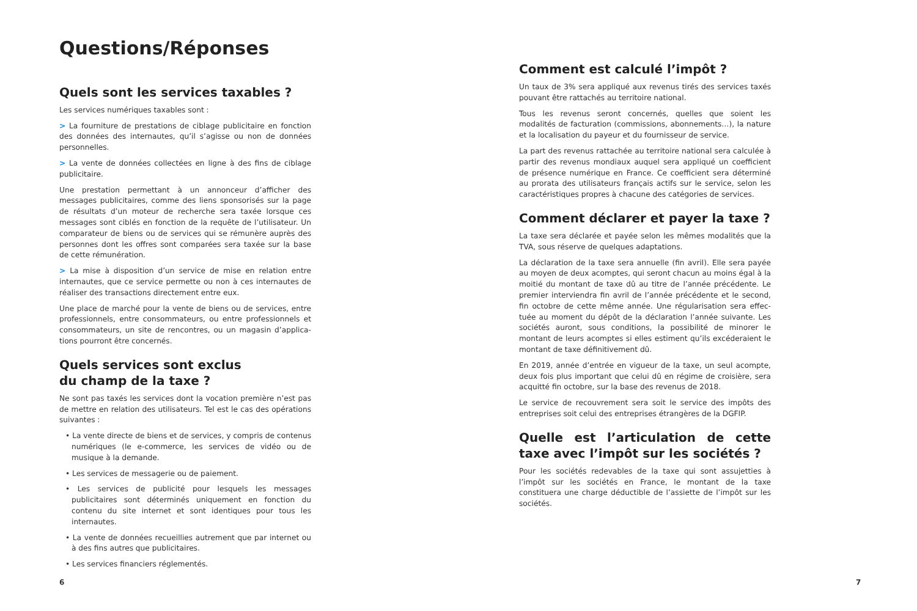Questions/Réponses
Quels sont les services taxables ?
Les services numériques taxables sont :
> La fourniture de prestations de ciblage publicitaire en fonction des données des internautes, qu’il s’agisse ou non de données personnelles.
> La vente de données collectées en ligne à des fins de ciblage publicitaire.
Une prestation permettant à un annonceur d’afficher des messages publicitaires, comme des liens sponsorisés sur la page de résultats d’un moteur de recherche sera taxée lorsque ces messages sont ciblés en fonction de la requête de l’utilisateur. Un comparateur de biens ou de services qui se rémunère auprès des personnes dont les offres sont comparées sera taxée sur la base de cette rémunération.
> La mise à disposition d’un service de mise en relation entre internautes, que ce service permette ou non à ces internautes de réaliser des transactions directement entre eux.
Une place de marché pour la vente de biens ou de services, entre professionnels, entre consommateurs, ou entre professionnels et consommateurs, un site de rencontres, ou un magasin d’applica-tions pourront être concernés.
Quels services sont exclus
du champ de la taxe ?
Ne sont pas taxés les services dont la vocation première n’est pas de mettre en relation des utilisateurs. Tel est le cas des opérations suivantes :
• La vente directe de biens et de services, y compris de contenus numériques (le e-commerce, les services de vidéo ou de musique à la demande.
• Les services de messagerie ou de paiement.
• Les services de publicité pour lesquels les messages publicitaires sont déterminés uniquement en fonction du contenu du site internet et sont identiques pour tous les internautes.
• La vente de données recueillies autrement que par internet ou à des fins autres que publicitaires.
• Les services financiers réglementés.
Comment est calculé l’impôt ?
Un taux de 3% sera appliqué aux revenus tirés des services taxés pouvant être rattachés au territoire national.
Tous les revenus seront concernés, quelles que soient les modalités de facturation (commissions, abonnements…), la nature et la localisation du payeur et du fournisseur de service.
La part des revenus rattachée au territoire national sera calculée à partir des revenus mondiaux auquel sera appliqué un coefficient de présence numérique en France. Ce coefficient sera déterminé au prorata des utilisateurs français actifs sur le service, selon les caractéristiques propres à chacune des catégories de services.
Comment déclarer et payer la taxe ?
La taxe sera déclarée et payée selon les mêmes modalités que la TVA, sous réserve de quelques adaptations.
La déclaration de la taxe sera annuelle (fin avril). Elle sera payée au moyen de deux acomptes, qui seront chacun au moins égal à la moitié du montant de taxe dû au titre de l’année précédente. Le premier interviendra fin avril de l’année précédente et le second, fin octobre de cette même année. Une régularisation sera effec-tuée au moment du dépôt de la déclaration l’année suivante. Les sociétés auront, sous conditions, la possibilité de minorer le montant de leurs acomptes si elles estiment qu’ils excéderaient le montant de taxe définitivement dû.
En 2019, année d’entrée en vigueur de la taxe, un seul acompte, deux fois plus important que celui dû en régime de croisière, sera acquitté fin octobre, sur la base des revenus de 2018.
Le service de recouvrement sera soit le service des impôts des entreprises soit celui des entreprises étrangères de la DGFIP.
Quelle est l’articulation de cette taxe avec l’impôt sur les sociétés ?
Pour les sociétés redevables de la taxe qui sont assujetties à l’impôt sur les sociétés en France, le montant de la taxe constituera une charge déductible de l’assiette de l’impôt sur les sociétés.
6 7